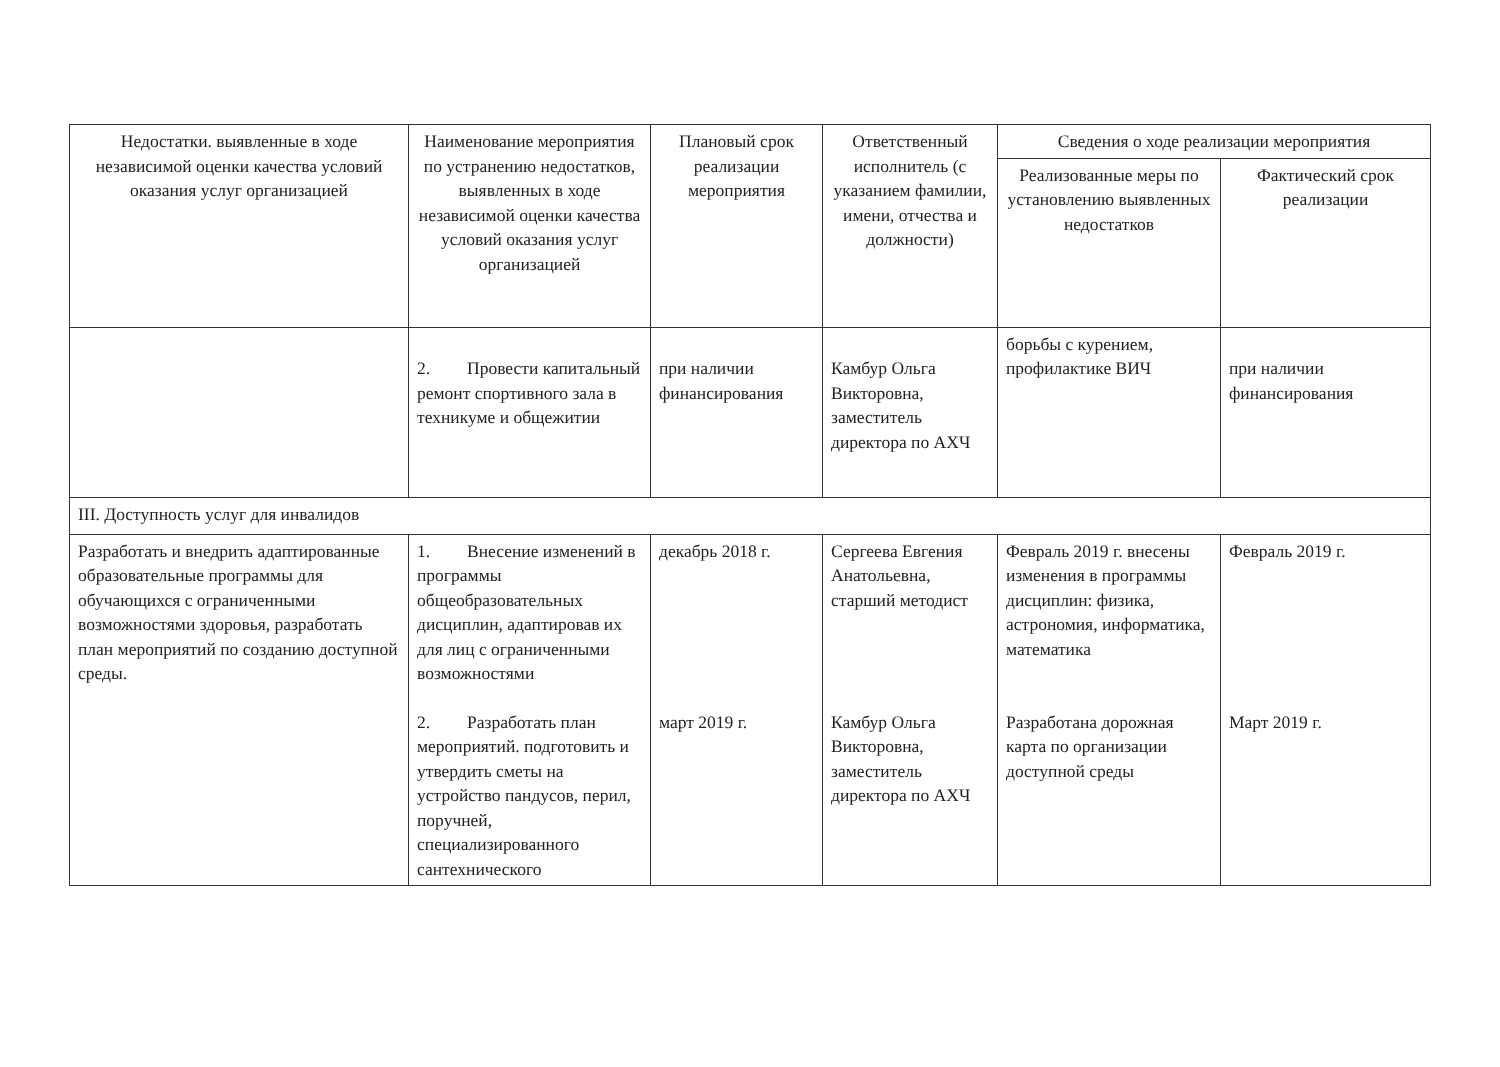| Недостатки. выявленные в ходе независимой оценки качества условий оказания услуг организацией | Наименование мероприятия по устранению недостатков, выявленных в ходе независимой оценки качества условий оказания услуг организацией | Плановый срок реализации мероприятия | Ответственный исполнитель (с указанием фамилии, имени, отчества и должности) | Сведения о ходе реализации мероприятия | |
| --- | --- | --- | --- | --- | --- |
| | | | | Реализованные меры по установлению выявленных недостатков | Фактический срок реализации |
| | 2. Провести капитальный ремонт спортивного зала в техникуме и общежитии | при наличии финансирования | Камбур Ольга Викторовна, заместитель директора по АХЧ | борьбы с курением, профилактике ВИЧ | при наличии финансирования |
| III. Доступность услуг для инвалидов | | | | | |
| Разработать и внедрить адаптированные образовательные программы для обучающихся с ограниченными возможностями здоровья, разработать план мероприятий по созданию доступной среды. | 1. Внесение изменений в программы общеобразовательных дисциплин, адаптировав их для лиц с ограниченными возможностями | декабрь 2018 г. | Сергеева Евгения Анатольевна, старший методист | Февраль 2019 г. внесены изменения в программы дисциплин: физика, астрономия, информатика, математика | Февраль 2019 г. |
| | 2. Разработать план мероприятий. подготовить и утвердить сметы на устройство пандусов, перил, поручней, специализированного сантехнического | март 2019 г. | Камбур Ольга Викторовна, заместитель директора по АХЧ | Разработана дорожная карта по организации доступной среды | Март 2019 г. |